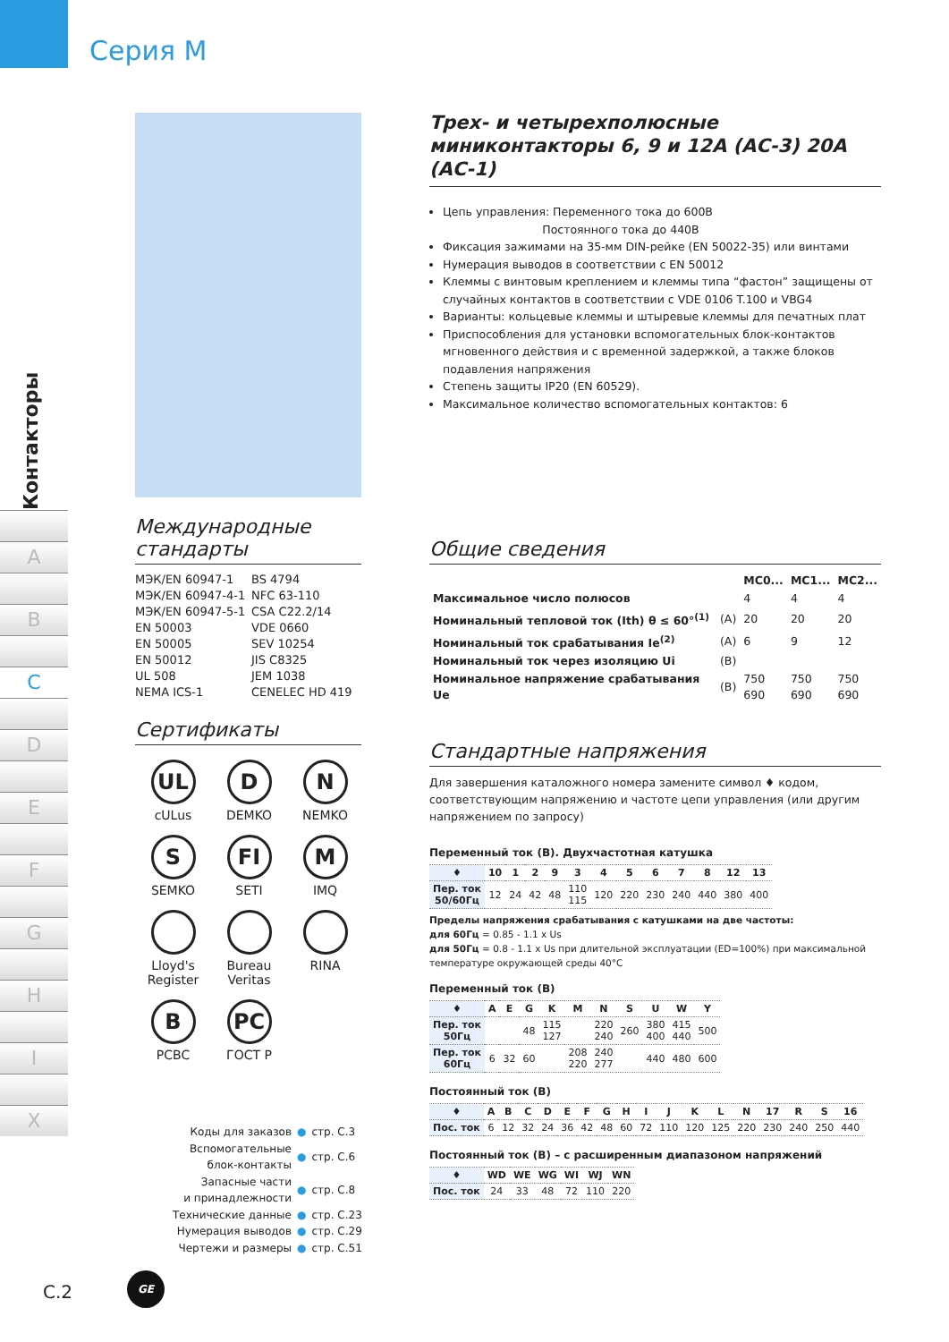Серия M
Контакторы
A
B
C
D
E
F
G
H
I
X
Международные стандарты
МЭК/EN 60947-1 BS 4794 МЭК/EN 60947-4-1 NFC 63-110 МЭК/EN 60947-5-1 CSA C22.2/14 EN 50003 VDE 0660 EN 50005 SEV 10254 EN 50012 JIS C8325 UL 508 JEM 1038 NEMA ICS-1 CENELEC HD 419
Сертификаты
UL
cULus
D
DEMKO
N
NEMKO
S
SEMKO
FI
SETI
M
IMQ
Lloyd's Register
Bureau Veritas
RINA
B
PCBC
PC
ГОСТ Р
| Коды для заказов | ● | стр. C.3 |
| Вспомогательные блок-контакты | ● | стр. C.6 |
| Запасные части и принадлежности | ● | стр. C.8 |
| Технические данные | ● | стр. C.23 |
| Нумерация выводов | ● | стр. C.29 |
| Чертежи и размеры | ● | стр. C.51 |
Трех- и четырехполюсные миниконтакторы 6, 9 и 12А (АС-3) 20А (АС-1)
Цепь управления: Переменного тока до 600В
Постоянного тока до 440В
Фиксация зажимами на 35-мм DIN-рейке (EN 50022-35) или винтами
Нумерация выводов в соответствии с EN 50012
Клеммы с винтовым креплением и клеммы типа “фастон” защищены от случайных контактов в соответствии с VDE 0106 T.100 и VBG4
Варианты: кольцевые клеммы и штыревые клеммы для печатных плат
Приспособления для установки вспомогательных блок-контактов мгновенного действия и с временной задержкой, а также блоков подавления напряжения
Степень защиты IP20 (EN 60529).
Максимальное количество вспомогательных контактов: 6
Общие сведения
| | | MC0... | MC1... | MC2... |
| Максимальное число полюсов | | 4 | 4 | 4 |
| Номинальный тепловой ток (Ith) θ ≤ 60°<sup>(1)</sup> | (A) | 20 | 20 | 20 |
| Номинальный ток срабатывания Ie<sup>(2)</sup> | (A) | 6 | 9 | 12 |
| Номинальный ток через изоляцию Ui | (B) | | | |
| Номинальное напряжение срабатывания Ue | (B) | 750 690 | 750 690 | 750 690 |
Стандартные напряжения
Для завершения каталожного номера замените символ ♦ кодом, соответствующим напряжению и частоте цепи управления (или другим напряжением по запросу)
Переменный ток (В). Двухчастотная катушка
| ♦ | 10 | 1 | 2 | 9 | 3 | 4 | 5 | 6 | 7 | 8 | 12 | 13 |
| --- | --- | --- | --- | --- | --- | --- | --- | --- | --- | --- | --- | --- |
| Пер. ток 50/60Гц | 12 | 24 | 42 | 48 | 110 115 | 120 | 220 | 230 | 240 | 440 | 380 | 400 |
Пределы напряжения срабатывания с катушками на две частоты:
для 60Гц = 0.85 - 1.1 x Us
для 50Гц = 0.8 - 1.1 x Us при длительной эксплуатации (ED=100%) при максимальной температуре окружающей среды 40°C
Переменный ток (В)
| ♦ | A | E | G | K | M | N | S | U | W | Y |
| --- | --- | --- | --- | --- | --- | --- | --- | --- | --- | --- |
| Пер. ток 50Гц | | | 48 | 115 127 | | 220 240 | 260 | 380 400 | 415 440 | 500 |
| Пер. ток 60Гц | 6 | 32 | 60 | | 208 220 | 240 277 | | 440 | 480 | 600 |
Постоянный ток (В)
| ♦ | A | B | C | D | E | F | G | H | I | J | K | L | N | 17 | R | S | 16 |
| --- | --- | --- | --- | --- | --- | --- | --- | --- | --- | --- | --- | --- | --- | --- | --- | --- | --- |
| Пос. ток | 6 | 12 | 32 | 24 | 36 | 42 | 48 | 60 | 72 | 110 | 120 | 125 | 220 | 230 | 240 | 250 | 440 |
Постоянный ток (В) – с расширенным диапазоном напряжений
| ♦ | WD | WE | WG | WI | WJ | WN |
| --- | --- | --- | --- | --- | --- | --- |
| Пос. ток | 24 | 33 | 48 | 72 | 110 | 220 |
C.2
GE